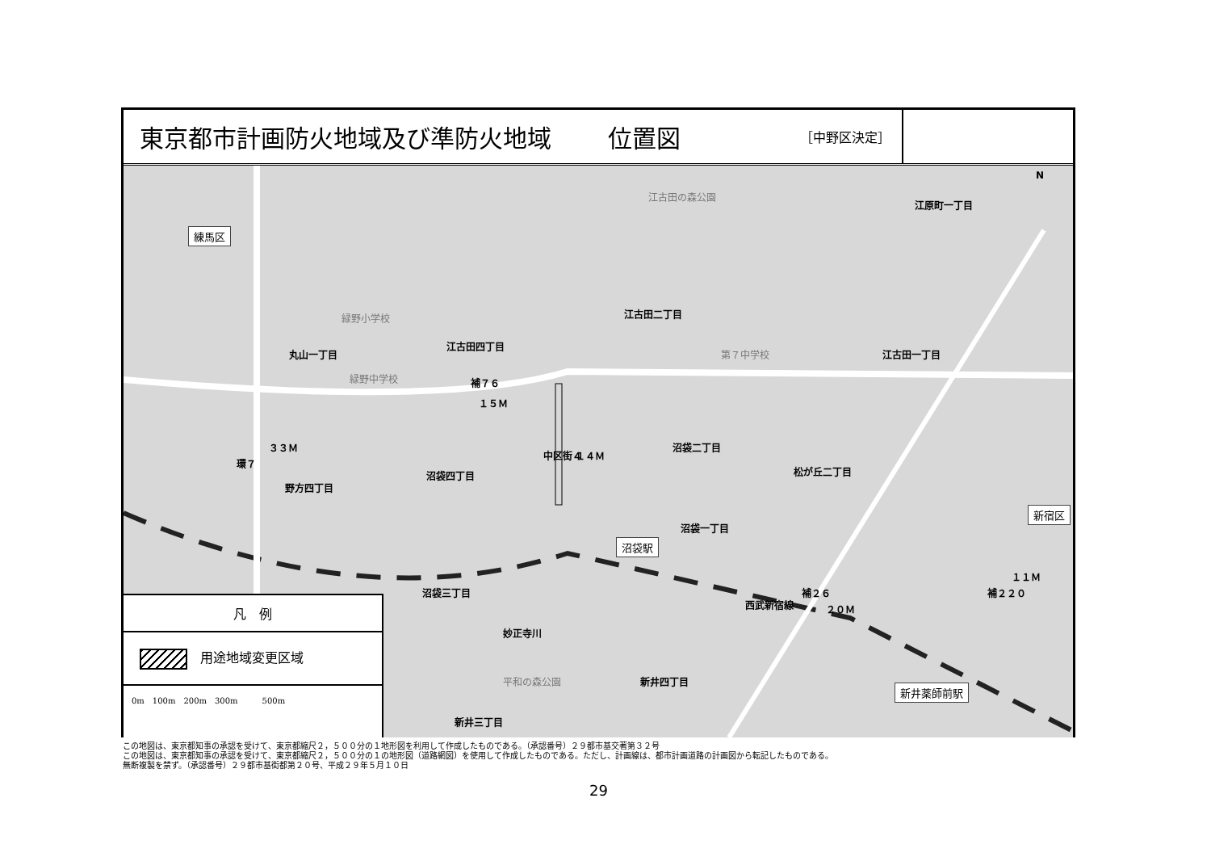東京都市計画防火地域及び準防火地域 位置図 ［中野区決定］
練馬区
江原町一丁目
江古田の森公園
緑野小学校 江古田二丁目
江古田四丁目
丸山一丁目
緑野中学校
第７中学校 江古田一丁目
補７６
１５Ｍ
環７
３３Ｍ
中区街４ １４Ｍ
沼袋二丁目
松が丘二丁目 沼袋四丁目
野方四丁目
新宿区
沼袋一丁目
沼袋駅
沼袋三丁目
西武新宿線
補２６
２０Ｍ
補２２０
１１Ｍ
妙正寺川
平和の森公園 新井四丁目
新井薬師前駅
新井三丁目
N
凡　例
　用途地域変更区域
0m　100m　200m　300m　　　500m
この地図は、東京都知事の承認を受けて、東京都縮尺２，５００分の１地形図を利用して作成したものである。（承認番号）２９都市基交著第３２号
この地図は、東京都知事の承認を受けて、東京都縮尺２，５００分の１の地形図（道路網図）を使用して作成したものである。ただし、計画線は、都市計画道路の計画図から転記したものである。
無断複製を禁ず。（承認番号）２９都市基街都第２０号、平成２９年５月１０日
29